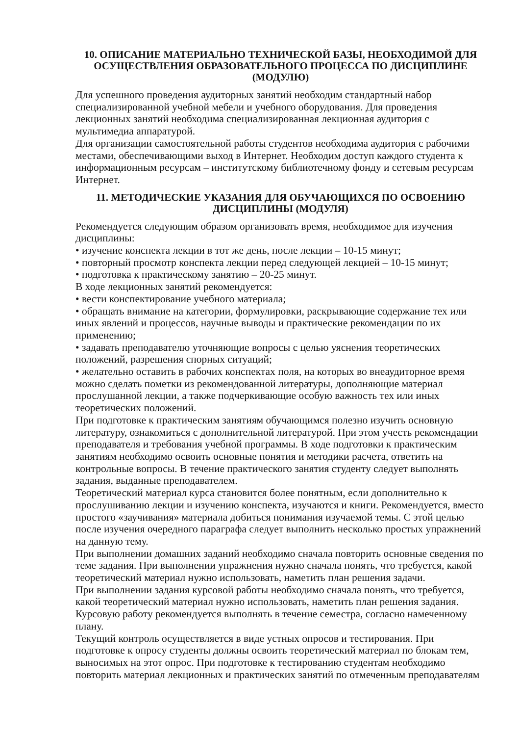10. ОПИСАНИЕ МАТЕРИАЛЬНО ТЕХНИЧЕСКОЙ БАЗЫ, НЕОБХОДИМОЙ ДЛЯ ОСУЩЕСТВЛЕНИЯ ОБРАЗОВАТЕЛЬНОГО ПРОЦЕССА ПО ДИСЦИПЛИНЕ (МОДУЛЮ)
Для успешного проведения аудиторных занятий необходим стандартный набор специализированной учебной мебели и учебного оборудования. Для проведения лекционных занятий необходима специализированная лекционная аудитория с мультимедиа аппаратурой.
Для организации самостоятельной работы студентов необходима аудитория с рабочими местами, обеспечивающими выход в Интернет. Необходим доступ каждого студента к информационным ресурсам – институтскому библиотечному фонду и сетевым ресурсам Интернет.
11. МЕТОДИЧЕСКИЕ УКАЗАНИЯ ДЛЯ ОБУЧАЮЩИХСЯ ПО ОСВОЕНИЮ ДИСЦИПЛИНЫ (МОДУЛЯ)
Рекомендуется следующим образом организовать время, необходимое для изучения дисциплины:
• изучение конспекта лекции в тот же день, после лекции – 10-15 минут;
• повторный просмотр конспекта лекции перед следующей лекцией – 10-15 минут;
• подготовка к практическому занятию – 20-25 минут.
В ходе лекционных занятий рекомендуется:
• вести конспектирование учебного материала;
• обращать внимание на категории, формулировки, раскрывающие содержание тех или иных явлений и процессов, научные выводы и практические рекомендации по их применению;
• задавать преподавателю уточняющие вопросы с целью уяснения теоретических положений, разрешения спорных ситуаций;
• желательно оставить в рабочих конспектах поля, на которых во внеаудиторное время можно сделать пометки из рекомендованной литературы, дополняющие материал прослушанной лекции, а также подчеркивающие особую важность тех или иных теоретических положений.
При подготовке к практическим занятиям обучающимся полезно изучить основную литературу, ознакомиться с дополнительной литературой. При этом учесть рекомендации преподавателя и требования учебной программы. В ходе подготовки к практическим занятиям необходимо освоить основные понятия и методики расчета, ответить на контрольные вопросы. В течение практического занятия студенту следует выполнять задания, выданные преподавателем.
Теоретический материал курса становится более понятным, если дополнительно к прослушиванию лекции и изучению конспекта, изучаются и книги. Рекомендуется, вместо простого «заучивания» материала добиться понимания изучаемой темы. С этой целью после изучения очередного параграфа следует выполнить несколько простых упражнений на данную тему.
При выполнении домашних заданий необходимо сначала повторить основные сведения по теме задания. При выполнении упражнения нужно сначала понять, что требуется, какой теоретический материал нужно использовать, наметить план решения задачи.
При выполнении задания курсовой работы необходимо сначала понять, что требуется, какой теоретический материал нужно использовать, наметить план решения задания. Курсовую работу рекомендуется выполнять в течение семестра, согласно намеченному плану.
Текущий контроль осуществляется в виде устных опросов и тестирования. При подготовке к опросу студенты должны освоить теоретический материал по блокам тем, выносимых на этот опрос. При подготовке к тестированию студентам необходимо повторить материал лекционных и практических занятий по отмеченным преподавателям